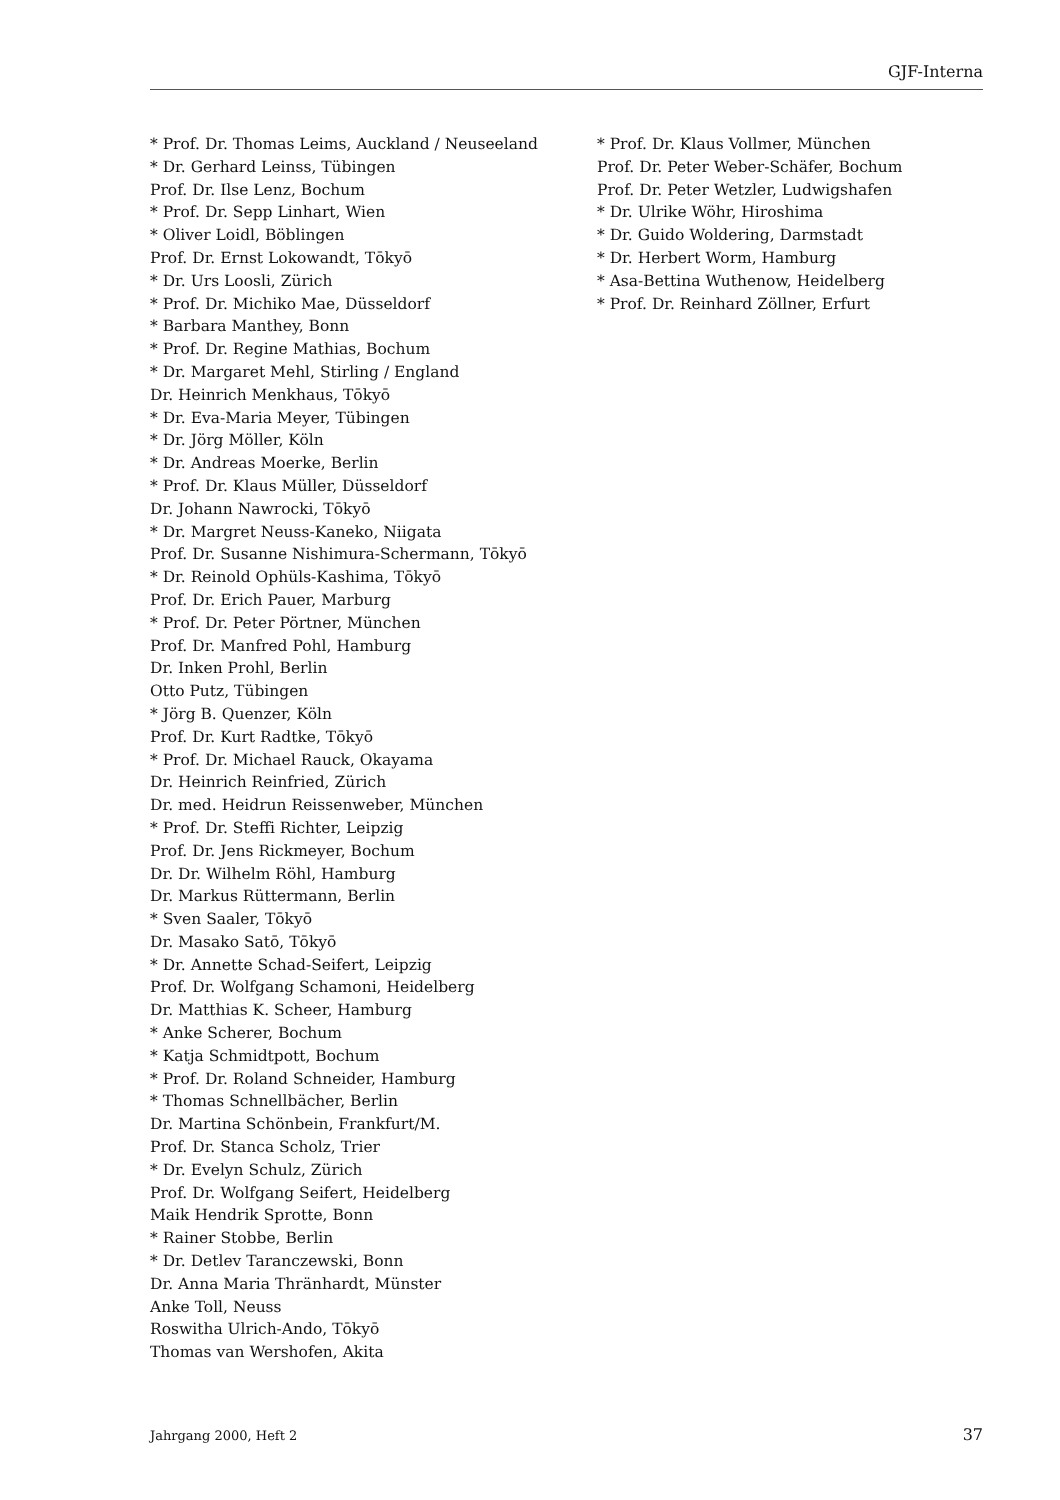GJF-Interna
* Prof. Dr. Thomas Leims, Auckland / Neuseeland
* Dr. Gerhard Leinss, Tübingen
Prof. Dr. Ilse Lenz, Bochum
* Prof. Dr. Sepp Linhart, Wien
* Oliver Loidl, Böblingen
Prof. Dr. Ernst Lokowandt, Tōkyō
* Dr. Urs Loosli, Zürich
* Prof. Dr. Michiko Mae, Düsseldorf
* Barbara Manthey, Bonn
* Prof. Dr. Regine Mathias, Bochum
* Dr. Margaret Mehl, Stirling / England
Dr. Heinrich Menkhaus, Tōkyō
* Dr. Eva-Maria Meyer, Tübingen
* Dr. Jörg Möller, Köln
* Dr. Andreas Moerke, Berlin
* Prof. Dr. Klaus Müller, Düsseldorf
Dr. Johann Nawrocki, Tōkyō
* Dr. Margret Neuss-Kaneko, Niigata
Prof. Dr. Susanne Nishimura-Schermann, Tōkyō
* Dr. Reinold Ophüls-Kashima, Tōkyō
Prof. Dr. Erich Pauer, Marburg
* Prof. Dr. Peter Pörtner, München
Prof. Dr. Manfred Pohl, Hamburg
Dr. Inken Prohl, Berlin
Otto Putz, Tübingen
* Jörg B. Quenzer, Köln
Prof. Dr. Kurt Radtke, Tōkyō
* Prof. Dr. Michael Rauck, Okayama
Dr. Heinrich Reinfried, Zürich
Dr. med. Heidrun Reissenweber, München
* Prof. Dr. Steffi Richter, Leipzig
Prof. Dr. Jens Rickmeyer, Bochum
Dr. Dr. Wilhelm Röhl, Hamburg
Dr. Markus Rüttermann, Berlin
* Sven Saaler, Tōkyō
Dr. Masako Satō, Tōkyō
* Dr. Annette Schad-Seifert, Leipzig
Prof. Dr. Wolfgang Schamoni, Heidelberg
Dr. Matthias K. Scheer, Hamburg
* Anke Scherer, Bochum
* Katja Schmidtpott, Bochum
* Prof. Dr. Roland Schneider, Hamburg
* Thomas Schnellbächer, Berlin
Dr. Martina Schönbein, Frankfurt/M.
Prof. Dr. Stanca Scholz, Trier
* Dr. Evelyn Schulz, Zürich
Prof. Dr. Wolfgang Seifert, Heidelberg
Maik Hendrik Sprotte, Bonn
* Rainer Stobbe, Berlin
* Dr. Detlev Taranczewski, Bonn
Dr. Anna Maria Thränhardt, Münster
Anke Toll, Neuss
Roswitha Ulrich-Ando, Tōkyō
Thomas van Wershofen, Akita
* Prof. Dr. Klaus Vollmer, München
Prof. Dr. Peter Weber-Schäfer, Bochum
Prof. Dr. Peter Wetzler, Ludwigshafen
* Dr. Ulrike Wöhr, Hiroshima
* Dr. Guido Woldering, Darmstadt
* Dr. Herbert Worm, Hamburg
* Asa-Bettina Wuthenow, Heidelberg
* Prof. Dr. Reinhard Zöllner, Erfurt
Jahrgang 2000, Heft 2 37